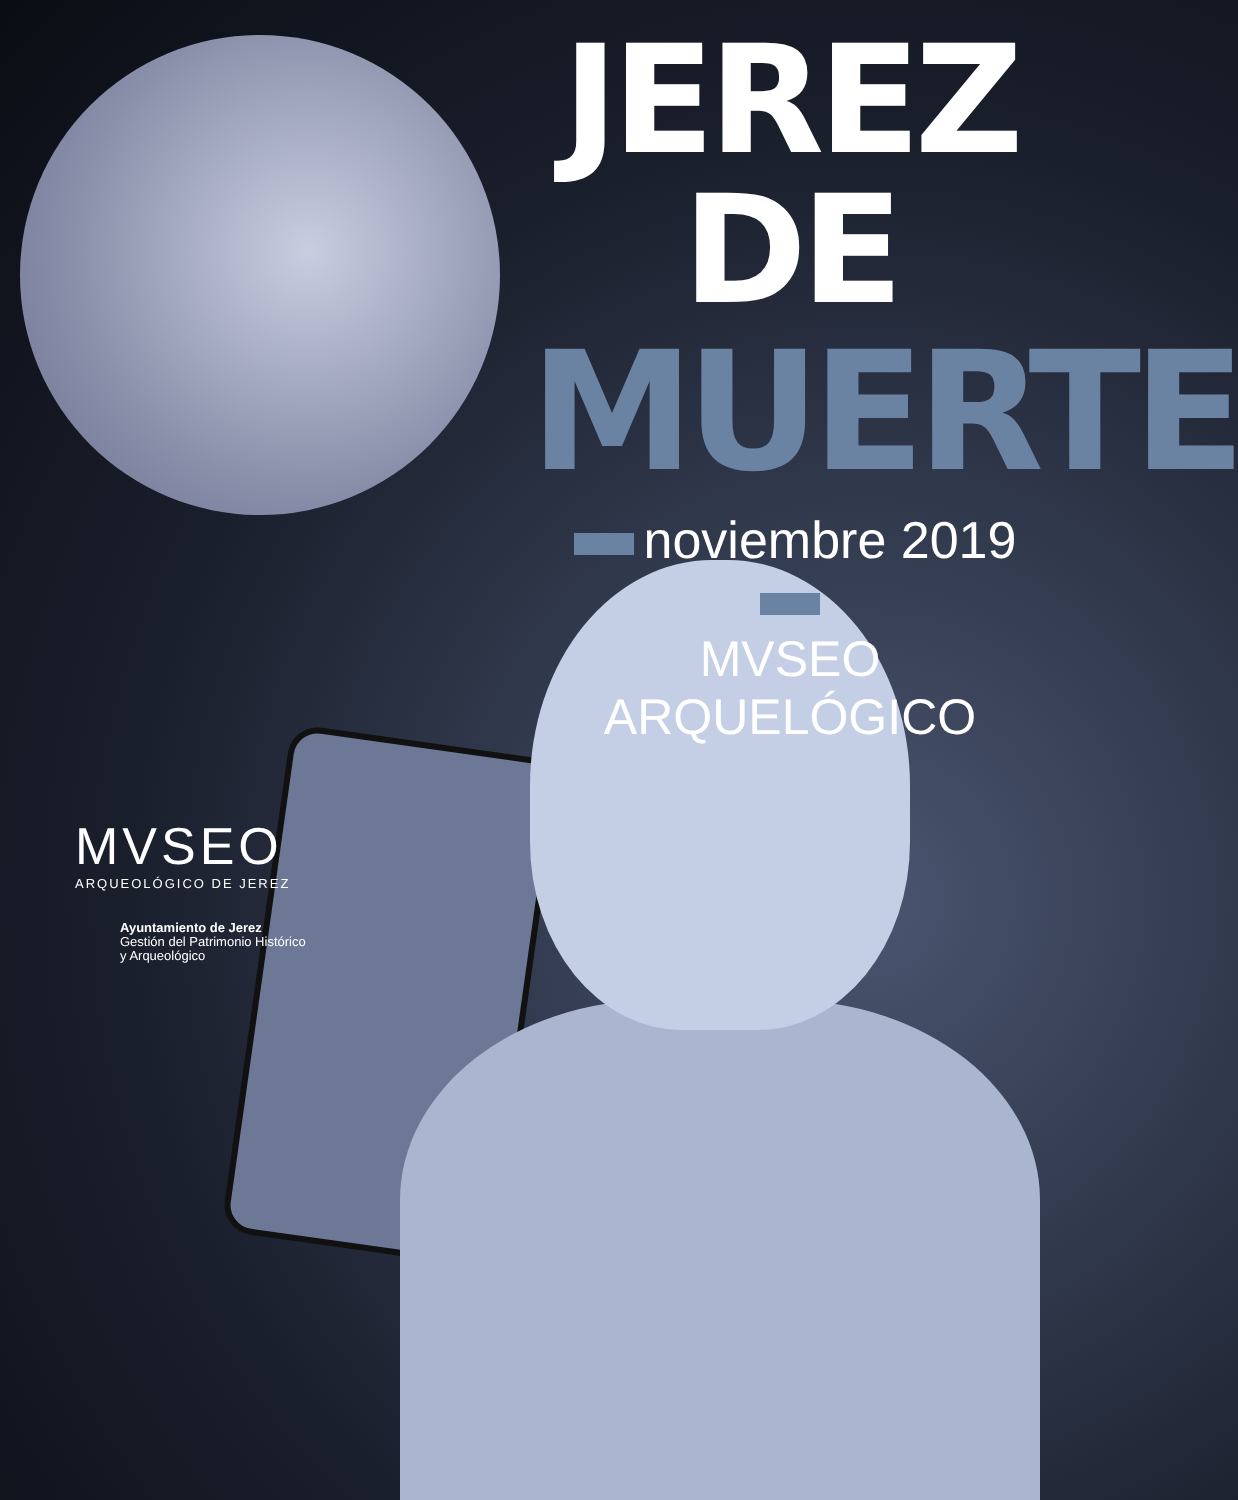JEREZ DE
MUERTE
noviembre 2019
MVSEO ARQUELÓGICO
MVSEO
ARQUEOLÓGICO DE JEREZ
Ayuntamiento de Jerez
Gestión del Patrimonio Histórico
y Arqueológico